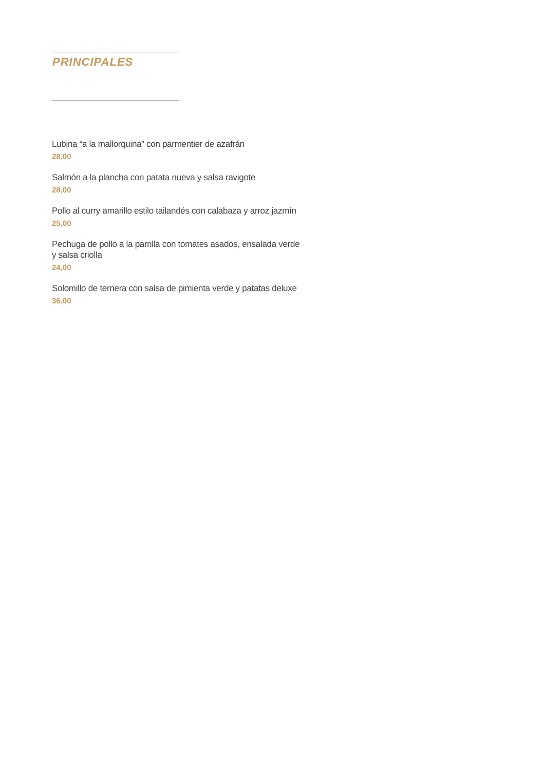PRINCIPALES
Lubina “a la mallorquina” con parmentier de azafrán
28,00
Salmón a la plancha con patata nueva y salsa ravigote
28,00
Pollo al curry amarillo estilo tailandés con calabaza y arroz jazmín
25,00
Pechuga de pollo a la parrilla con tomates asados, ensalada verde
y salsa criolla
24,00
Solomillo de ternera con salsa de pimienta verde y patatas deluxe
36,00